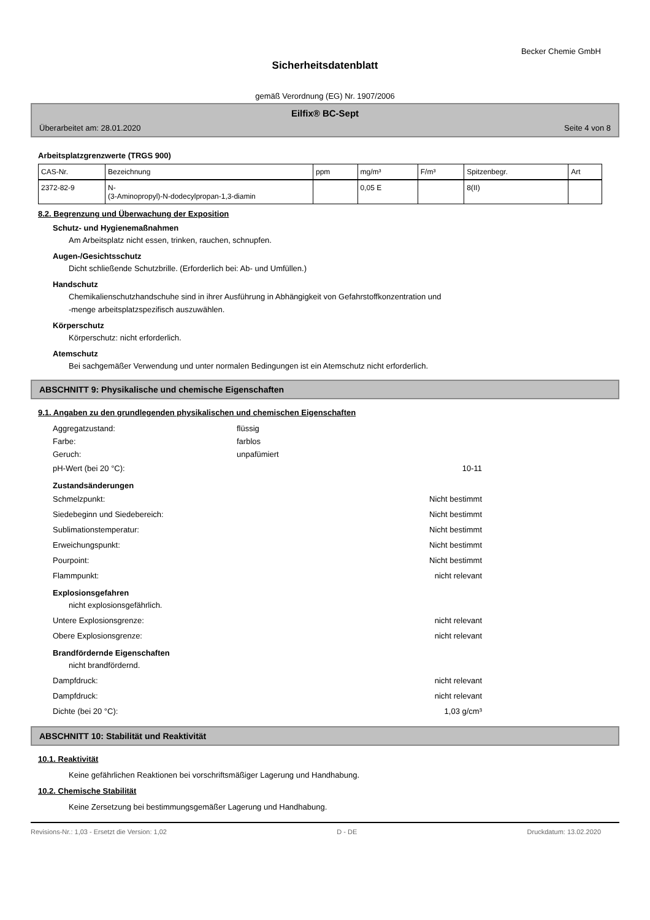Becker Chemie GmbH
Sicherheitsdatenblatt
gemäß Verordnung (EG) Nr. 1907/2006
Eilfix® BC-Sept
Überarbeitet am: 28.01.2020 Seite 4 von 8
Arbeitsplatzgrenzwerte (TRGS 900)
| CAS-Nr. | Bezeichnung | ppm | mg/m³ | F/m³ | Spitzenbegr. | Art |
| --- | --- | --- | --- | --- | --- | --- |
| 2372-82-9 | N- (3-Aminopropyl)-N-dodecylpropan-1,3-diamin | | 0,05 E | | 8(II) | |
8.2. Begrenzung und Überwachung der Exposition
Schutz- und Hygienemaßnahmen
Am Arbeitsplatz nicht essen, trinken, rauchen, schnupfen.
Augen-/Gesichtsschutz
Dicht schließende Schutzbrille. (Erforderlich bei: Ab- und Umfüllen.)
Handschutz
Chemikalienschutzhandschuhe sind in ihrer Ausführung in Abhängigkeit von Gefahrstoffkonzentration und
-menge arbeitsplatzspezifisch auszuwählen.
Körperschutz
Körperschutz: nicht erforderlich.
Atemschutz
Bei sachgemäßer Verwendung und unter normalen Bedingungen ist ein Atemschutz nicht erforderlich.
ABSCHNITT 9: Physikalische und chemische Eigenschaften
9.1. Angaben zu den grundlegenden physikalischen und chemischen Eigenschaften
Aggregatzustand: flüssig Farbe: farblos Geruch: unpafümiert
pH-Wert (bei 20 °C): 10-11
Zustandsänderungen
Schmelzpunkt: Nicht bestimmt Siedebeginn und Siedebereich: Nicht bestimmt Sublimationstemperatur: Nicht bestimmt Erweichungspunkt: Nicht bestimmt Pourpoint: Nicht bestimmt Flammpunkt: nicht relevant
Explosionsgefahren
nicht explosionsgefährlich.
Untere Explosionsgrenze: nicht relevant Obere Explosionsgrenze: nicht relevant
Brandfördernde Eigenschaften
nicht brandfördernd.
Dampfdruck: nicht relevant Dampfdruck: nicht relevant Dichte (bei 20 °C): 1,03 g/cm³
ABSCHNITT 10: Stabilität und Reaktivität
10.1. Reaktivität
Keine gefährlichen Reaktionen bei vorschriftsmäßiger Lagerung und Handhabung.
10.2. Chemische Stabilität
Keine Zersetzung bei bestimmungsgemäßer Lagerung und Handhabung.
Revisions-Nr.: 1,03 - Ersetzt die Version: 1,02 D - DE Druckdatum: 13.02.2020